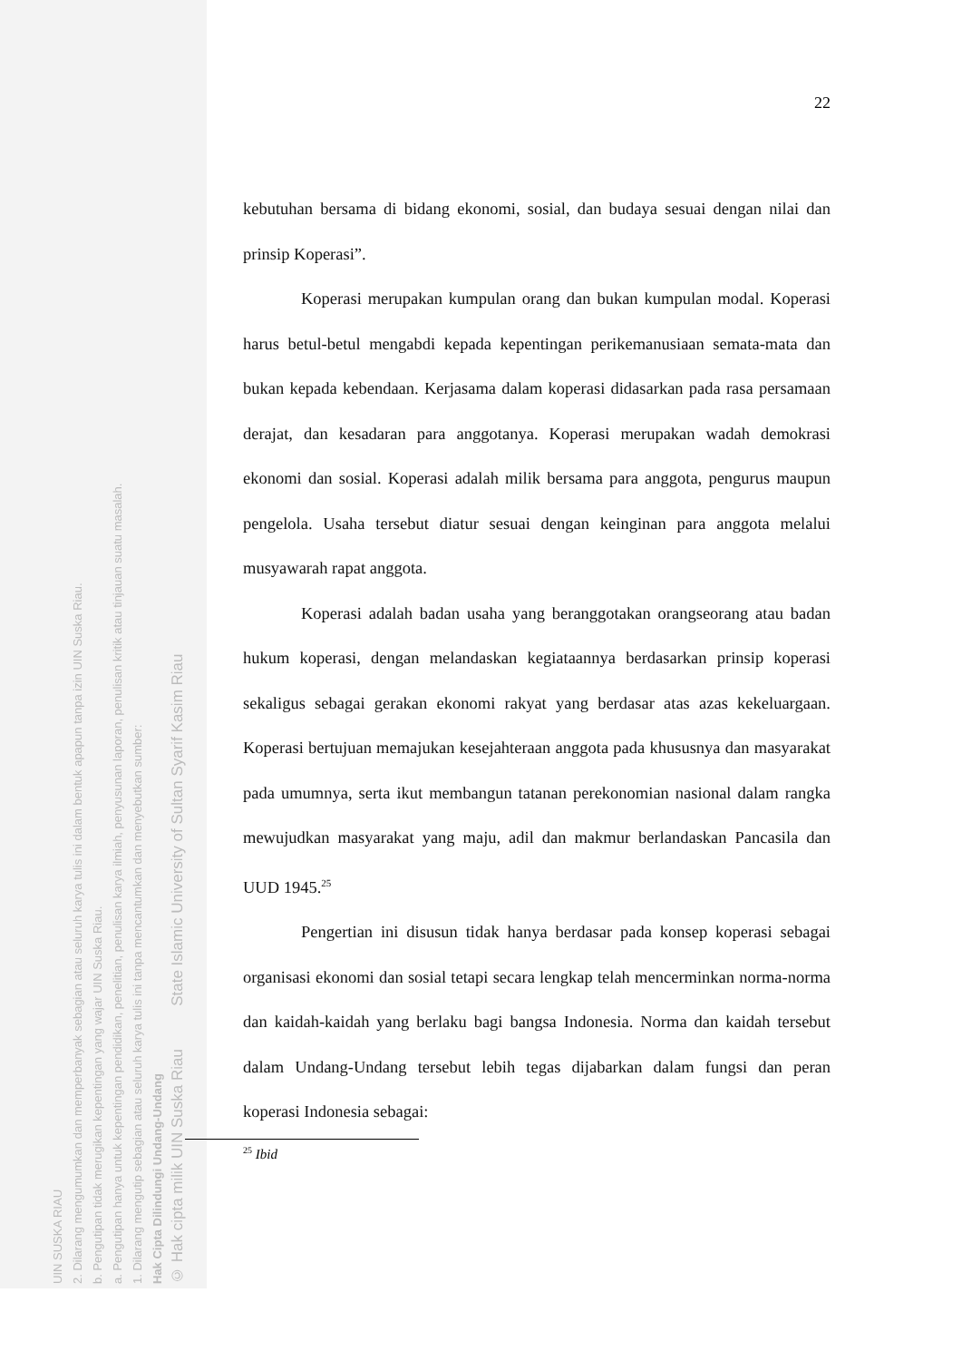UIN SUSKA RIAU
2. Dilarang mengumumkan dan memperbanyak sebagian atau seluruh karya tulis ini dalam bentuk apapun tanpa izin UIN Suska Riau.
b. Pengutipan tidak merugikan kepentingan yang wajar UIN Suska Riau.
a. Pengutipan hanya untuk kepentingan pendidikan, penelitian, penulisan karya ilmiah, penyusunan laporan, penulisan kritik atau tinjauan suatu masalah.
1. Dilarang mengutip sebagian atau seluruh karya tulis ini tanpa mencantumkan dan menyebutkan sumber:
Hak Cipta Dilindungi Undang-Undang
© Hak cipta milik UIN Suska Riau State Islamic University of Sultan Syarif Kasim Riau
22
kebutuhan bersama di bidang ekonomi, sosial, dan budaya sesuai dengan nilai dan prinsip Koperasi”.
Koperasi merupakan kumpulan orang dan bukan kumpulan modal. Koperasi harus betul-betul mengabdi kepada kepentingan perikemanusiaan semata-mata dan bukan kepada kebendaan. Kerjasama dalam koperasi didasarkan pada rasa persamaan derajat, dan kesadaran para anggotanya. Koperasi merupakan wadah demokrasi ekonomi dan sosial. Koperasi adalah milik bersama para anggota, pengurus maupun pengelola. Usaha tersebut diatur sesuai dengan keinginan para anggota melalui musyawarah rapat anggota.
Koperasi adalah badan usaha yang beranggotakan orangseorang atau badan hukum koperasi, dengan melandaskan kegiataannya berdasarkan prinsip koperasi sekaligus sebagai gerakan ekonomi rakyat yang berdasar atas azas kekeluargaan. Koperasi bertujuan memajukan kesejahteraan anggota pada khususnya dan masyarakat pada umumnya, serta ikut membangun tatanan perekonomian nasional dalam rangka mewujudkan masyarakat yang maju, adil dan makmur berlandaskan Pancasila dan UUD 1945.<sup>25</sup>
Pengertian ini disusun tidak hanya berdasar pada konsep koperasi sebagai organisasi ekonomi dan sosial tetapi secara lengkap telah mencerminkan norma-norma dan kaidah-kaidah yang berlaku bagi bangsa Indonesia. Norma dan kaidah tersebut dalam Undang-Undang tersebut lebih tegas dijabarkan dalam fungsi dan peran koperasi Indonesia sebagai:
<sup>25</sup> Ibid